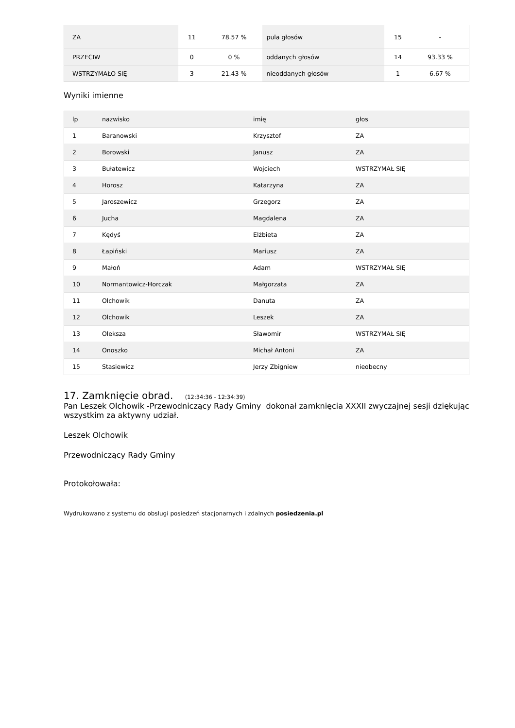| ZA | 11 | 78.57 % | pula głosów | 15 | - |
| PRZECIW | 0 | 0 % | oddanych głosów | 14 | 93.33 % |
| WSTRZYMAŁO SIĘ | 3 | 21.43 % | nieoddanych głosów | 1 | 6.67 % |
Wyniki imienne
| lp | nazwisko | imię | głos |
| 1 | Baranowski | Krzysztof | ZA |
| 2 | Borowski | Janusz | ZA |
| 3 | Bułatewicz | Wojciech | WSTRZYMAŁ SIĘ |
| 4 | Horosz | Katarzyna | ZA |
| 5 | Jaroszewicz | Grzegorz | ZA |
| 6 | Jucha | Magdalena | ZA |
| 7 | Kędyś | Elżbieta | ZA |
| 8 | Łapiński | Mariusz | ZA |
| 9 | Małoń | Adam | WSTRZYMAŁ SIĘ |
| 10 | Normantowicz-Horczak | Małgorzata | ZA |
| 11 | Olchowik | Danuta | ZA |
| 12 | Olchowik | Leszek | ZA |
| 13 | Oleksza | Sławomir | WSTRZYMAŁ SIĘ |
| 14 | Onoszko | Michał Antoni | ZA |
| 15 | Stasiewicz | Jerzy Zbigniew | nieobecny |
17. Zamknięcie obrad. (12:34:36 - 12:34:39)
Pan Leszek Olchowik -Przewodniczący Rady Gminy dokonał zamknięcia XXXII zwyczajnej sesji dziękując wszystkim za aktywny udział.
Leszek Olchowik
Przewodniczący Rady Gminy
Protokołowała:
Wydrukowano z systemu do obsługi posiedzeń stacjonarnych i zdalnych posiedzenia.pl